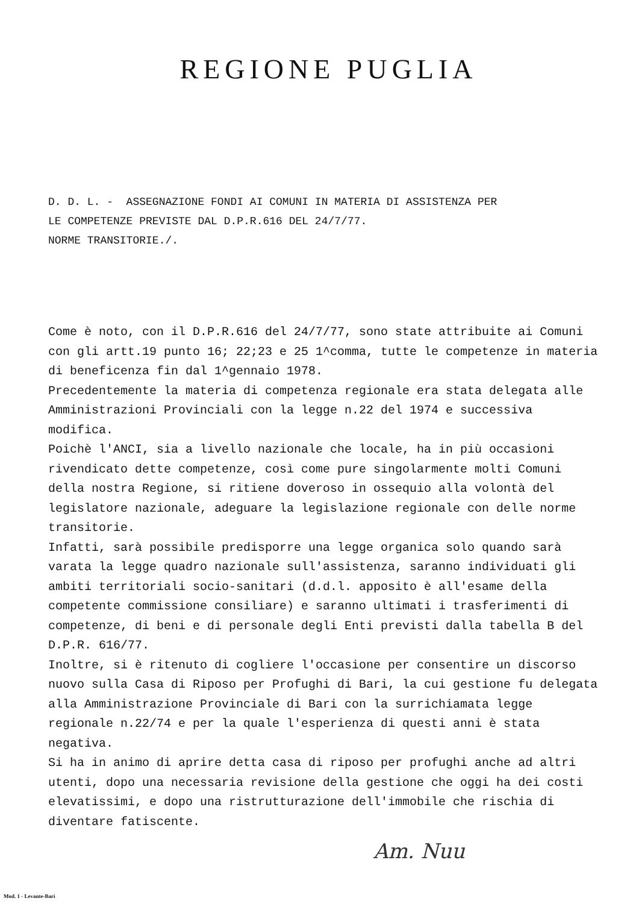REGIONE PUGLIA
D. D. L. - ASSEGNAZIONE FONDI AI COMUNI IN MATERIA DI ASSISTENZA PER
LE COMPETENZE PREVISTE DAL D.P.R.616 DEL 24/7/77.
NORME TRANSITORIE./.
Come è noto, con il D.P.R.616 del 24/7/77, sono state attribuite ai Comuni con gli artt.19 punto 16; 22;23 e 25 1^comma, tutte le competenze in materia di beneficenza fin dal 1^gennaio 1978.
Precedentemente la materia di competenza regionale era stata delegata alle Amministrazioni Provinciali con la legge n.22 del 1974 e successiva modifica.
Poichè l'ANCI, sia a livello nazionale che locale, ha in più occasioni rivendicato dette competenze, così come pure singolarmente molti Comuni della nostra Regione, si ritiene doveroso in ossequio alla volontà del legislatore nazionale, adeguare la legislazione regionale con delle norme transitorie.
Infatti, sarà possibile predisporre una legge organica solo quando sarà varata la legge quadro nazionale sull'assistenza, saranno individuati gli ambiti territoriali socio-sanitari (d.d.l. apposito è all'esame della competente commissione consiliare) e saranno ultimati i trasferimenti di competenze, di beni e di personale degli Enti previsti dalla tabella B del D.P.R. 616/77.
Inoltre, si è ritenuto di cogliere l'occasione per consentire un discorso nuovo sulla Casa di Riposo per Profughi di Bari, la cui gestione fu delegata alla Amministrazione Provinciale di Bari con la surrichiamata legge regionale n.22/74 e per la quale l'esperienza di questi anni è stata negativa.
Si ha in animo di aprire detta casa di riposo per profughi anche ad altri utenti, dopo una necessaria revisione della gestione che oggi ha dei costi elevatissimi, e dopo una ristrutturazione dell'immobile che rischia di diventare fatiscente.
Am. Nuu
Mod. 1 - Levante-Bari